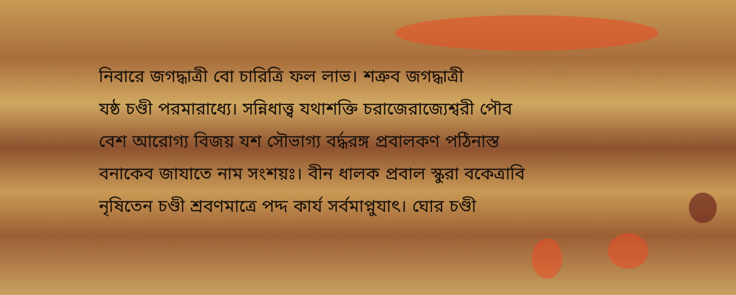নিবারে জগদ্ধাত্রী বো চারিত্রি ফল লাভ। শত্রুব জগদ্ধাত্রী
যষ্ঠ চণ্ডী পরমারাধ্যে। সন্নিধাত্ত্ব যথাশক্তি চরাজেরাজ্যেশ্বরী পৌব
বেশ আরোগ্য বিজয় যশ সৌভাগ্য বৰ্দ্ধরঙ্গ প্রবালকণ পঠিনাস্ত
বনাকেব জাযাতে নাম সংশয়ঃ। বীন ধালক প্রবাল স্কুরা বকেত্রাবি
নৃষিতেন চণ্ডী শ্রবণমাত্রে পদ্দ কার্য সর্বমাপ্নুযাৎ। ঘোর চণ্ডী